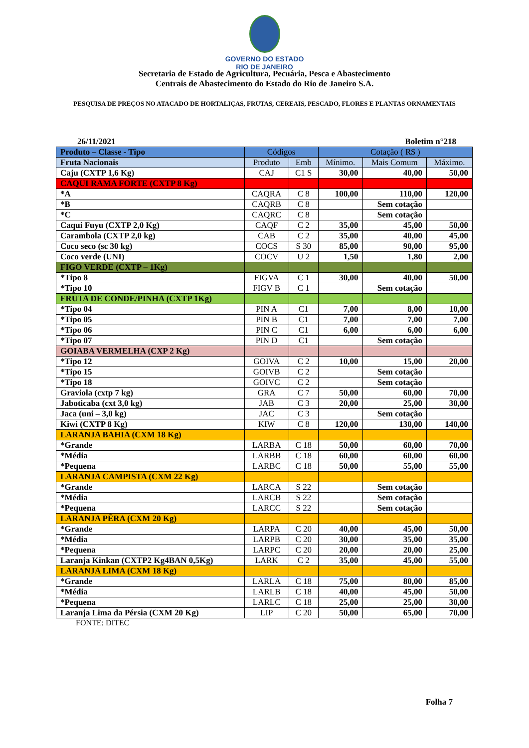GOVERNO DO ESTADO
RIO DE JANEIRO
Secretaria de Estado de Agricultura, Pecuária, Pesca e Abastecimento
Centrais de Abastecimento do Estado do Rio de Janeiro S.A.
PESQUISA DE PREÇOS NO ATACADO DE HORTALIÇAS, FRUTAS, CEREAIS, PESCADO, FLORES E PLANTAS ORNAMENTAIS
26/11/2021 Boletim n°218
| Produto – Classe - Tipo | Códigos | | Cotação ( R$ ) | | |
| --- | --- | --- | --- | --- | --- |
| Fruta Nacionais | Produto | Emb | Mínimo. | Mais Comum | Máximo. |
| Caju (CXTP 1,6 Kg) | CAJ | C1 S | 30,00 | 40,00 | 50,00 |
| CAQUI RAMA FORTE (CXTP 8 Kg) | | | | | |
| *A | CAQRA | C 8 | 100,00 | 110,00 | 120,00 |
| *B | CAQRB | C 8 | | Sem cotação | |
| *C | CAQRC | C 8 | | Sem cotação | |
| Caqui Fuyu (CXTP 2,0 Kg) | CAQF | C 2 | 35,00 | 45,00 | 50,00 |
| Carambola (CXTP 2,0 kg) | CAB | C 2 | 35,00 | 40,00 | 45,00 |
| Coco seco (sc 30 kg) | COCS | S 30 | 85,00 | 90,00 | 95,00 |
| Coco verde (UNI) | COCV | U 2 | 1,50 | 1,80 | 2,00 |
| FIGO VERDE (CXTP – 1Kg) | | | | | |
| *Tipo 8 | FIGVA | C 1 | 30,00 | 40,00 | 50,00 |
| *Tipo 10 | FIGV B | C 1 | | Sem cotação | |
| FRUTA DE CONDE/PINHA (CXTP 1Kg) | | | | | |
| *Tipo 04 | PIN A | C1 | 7,00 | 8,00 | 10,00 |
| *Tipo 05 | PIN B | C1 | 7,00 | 7,00 | 7,00 |
| *Tipo 06 | PIN C | C1 | 6,00 | 6,00 | 6,00 |
| *Tipo 07 | PIN D | C1 | | Sem cotação | |
| GOIABA VERMELHA (CXP 2 Kg) | | | | | |
| *Tipo 12 | GOIVA | C 2 | 10,00 | 15,00 | 20,00 |
| *Tipo 15 | GOIVB | C 2 | | Sem cotação | |
| *Tipo 18 | GOIVC | C 2 | | Sem cotação | |
| Graviola (cxtp 7 kg) | GRA | C 7 | 50,00 | 60,00 | 70,00 |
| Jaboticaba (cxt 3,0 kg) | JAB | C 3 | 20,00 | 25,00 | 30,00 |
| Jaca (uni – 3,0 kg) | JAC | C 3 | | Sem cotação | |
| Kiwi (CXTP 8 Kg) | KIW | C 8 | 120,00 | 130,00 | 140,00 |
| LARANJA BAHIA (CXM 18 Kg) | | | | | |
| *Grande | LARBA | C 18 | 50,00 | 60,00 | 70,00 |
| *Média | LARBB | C 18 | 60,00 | 60,00 | 60,00 |
| *Pequena | LARBC | C 18 | 50,00 | 55,00 | 55,00 |
| LARANJA CAMPISTA (CXM 22 Kg) | | | | | |
| *Grande | LARCA | S 22 | | Sem cotação | |
| *Média | LARCB | S 22 | | Sem cotação | |
| *Pequena | LARCC | S 22 | | Sem cotação | |
| LARANJA PÊRA (CXM 20 Kg) | | | | | |
| *Grande | LARPA | C 20 | 40,00 | 45,00 | 50,00 |
| *Média | LARPB | C 20 | 30,00 | 35,00 | 35,00 |
| *Pequena | LARPC | C 20 | 20,00 | 20,00 | 25,00 |
| Laranja Kinkan (CXTP2 Kg4BAN 0,5Kg) | LARK | C 2 | 35,00 | 45,00 | 55,00 |
| LARANJA LIMA (CXM 18 Kg) | | | | | |
| *Grande | LARLA | C 18 | 75,00 | 80,00 | 85,00 |
| *Média | LARLB | C 18 | 40,00 | 45,00 | 50,00 |
| *Pequena | LARLC | C 18 | 25,00 | 25,00 | 30,00 |
| Laranja Lima da Pérsia (CXM 20 Kg) | LIP | C 20 | 50,00 | 65,00 | 70,00 |
FONTE: DITEC
Folha 7